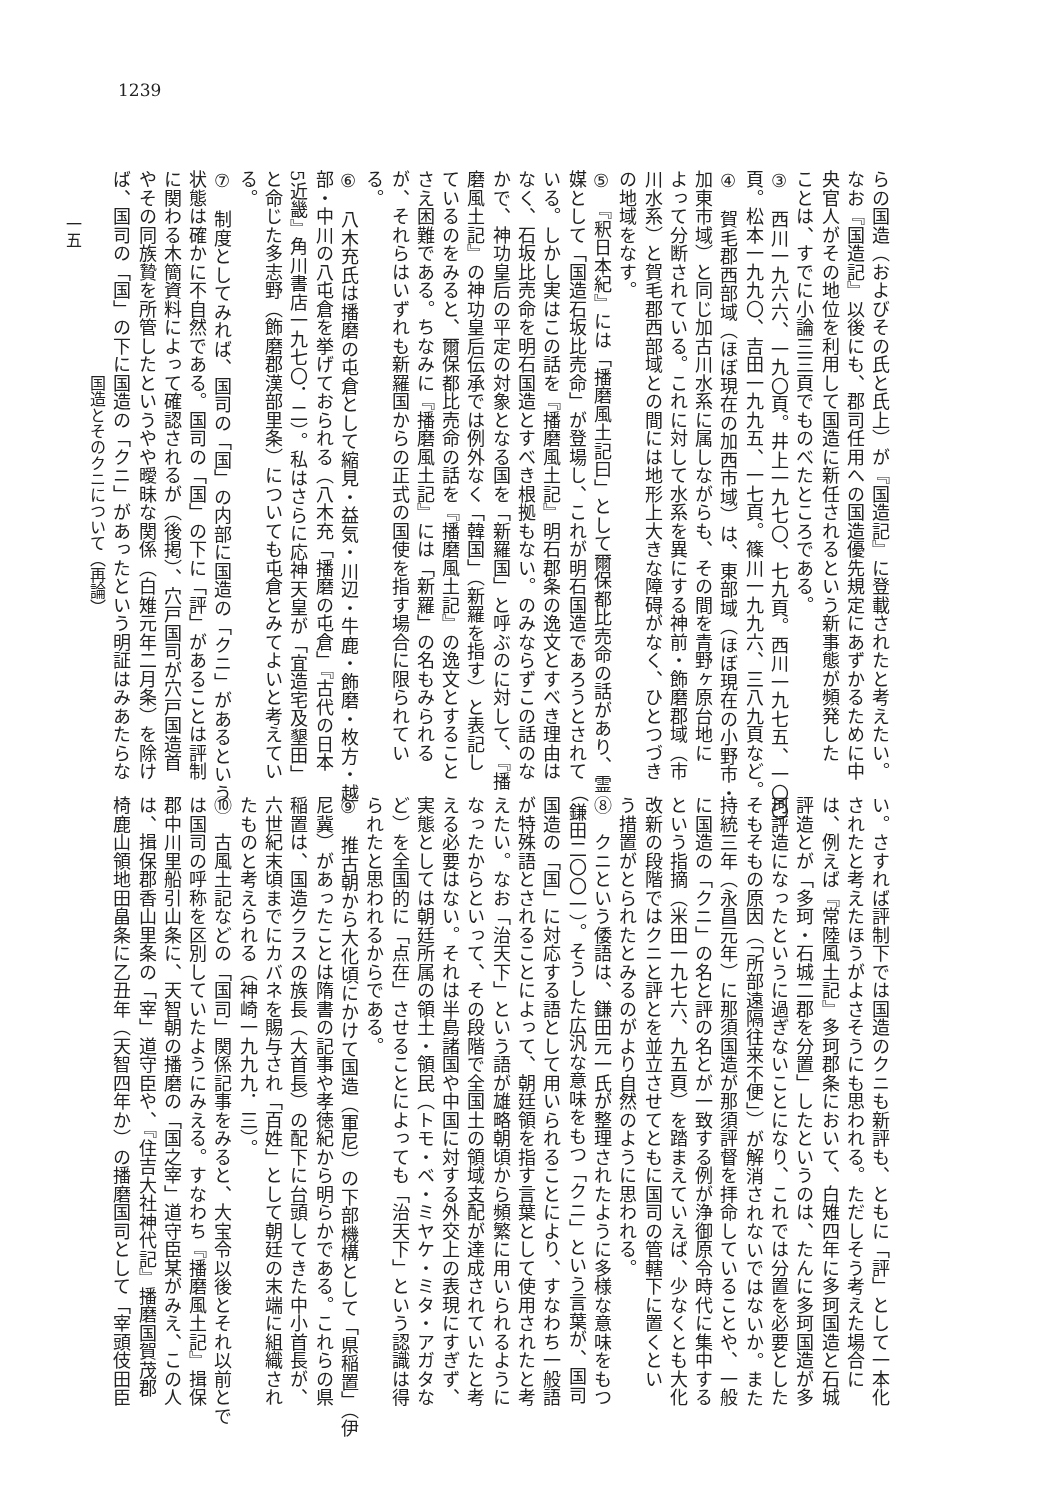1239
らの国造（およびその氏と氏上）が『国造記』に登載されたと考えたい。
なお『国造記』以後にも、郡司任用への国造優先規定にあずかるために中
央官人がその地位を利用して国造に新任されるという新事態が頻発した
ことは、すでに小論三三頁でものべたところである。
③　西川一九六六、一九〇頁。井上一九七〇、七九頁。西川一九七五、一〇〇
頁。松本一九九〇、吉田一九九五、一七頁。篠川一九九六、三八九頁など。
④　賀毛郡西部域（ほぼ現在の加西市域）は、東部域（ほぼ現在の小野市・
加東市域）と同じ加古川水系に属しながらも、その間を青野ヶ原台地に
よって分断されている。これに対して水系を異にする神前・飾磨郡域（市
川水系）と賀毛郡西部域との間には地形上大きな障碍がなく、ひとつづき
の地域をなす。
⑤　『釈日本紀』には「播磨風土記曰」として爾保都比売命の話があり、霊
媒として「国造石坂比売命」が登場し、これが明石国造であろうとされて
いる。しかし実はこの話を『播磨風土記』明石郡条の逸文とすべき理由は
なく、石坂比売命を明石国造とすべき根拠もない。のみならずこの話のな
かで、神功皇后の平定の対象となる国を「新羅国」と呼ぶのに対して、『播
磨風土記』の神功皇后伝承では例外なく「韓国」（新羅を指す）と表記し
ているのをみると、爾保都比売命の話を『播磨風土記』の逸文とすること
さえ困難である。ちなみに『播磨風土記』には「新羅」の名もみられる
が、それらはいずれも新羅国からの正式の国使を指す場合に限られてい
る。
⑥　八木充氏は播磨の屯倉として縮見・益気・川辺・牛鹿・飾磨・枚方・越
部・中川の八屯倉を挙げておられる（八木充「播磨の屯倉」『古代の日本
5近畿』角川書店一九七〇．二）。私はさらに応神天皇が「宜造宅及墾田」
と命じた多志野（飾磨郡漢部里条）についても屯倉とみてよいと考えてい
る。
⑦　制度としてみれば、国司の「国」の内部に国造の「クニ」があるという
状態は確かに不自然である。国司の「国」の下に「評」があることは評制
に関わる木簡資料によって確認されるが（後掲）、穴戸国司が穴戸国造首
やその同族贄を所管したというやや曖昧な関係（白雉元年二月条）を除け
ば、国司の「国」の下に国造の「クニ」があったという明証はみあたらな
い。さすれば評制下では国造のクニも新評も、ともに「評」として一本化
されたと考えたほうがよさそうにも思われる。ただしそう考えた場合に
は、例えば『常陸風土記』多珂郡条において、白雉四年に多珂国造と石城
評造とが「多珂・石城二郡を分置」したというのは、たんに多珂国造が多
珂評造になったというに過ぎないことになり、これでは分置を必要とした
そもそもの原因（「所部遠隔往来不便」）が解消されないではないか。また
持統三年（永昌元年）に那須国造が那須評督を拝命していることや、一般
に国造の「クニ」の名と評の名とが一致する例が浄御原令時代に集中する
という指摘（米田一九七六、九五頁）を踏まえていえば、少なくとも大化
改新の段階ではクニと評とを並立させてともに国司の管轄下に置くとい
う措置がとられたとみるのがより自然のように思われる。
⑧　クニという倭語は、鎌田元一氏が整理されたように多様な意味をもつ
（鎌田二〇〇一）。そうした広汎な意味をもつ「クニ」という言葉が、国司
国造の「国」に対応する語として用いられることにより、すなわち一般語
が特殊語とされることによって、朝廷領を指す言葉として使用されたと考
えたい。なお「治天下」という語が雄略朝頃から頻繁に用いられるように
なったからといって、その段階で全国土の領域支配が達成されていたと考
える必要はない。それは半島諸国や中国に対する外交上の表現にすぎず、
実態としては朝廷所属の領土・領民（トモ・ベ・ミヤケ・ミタ・アガタな
ど）を全国的に「点在」させることによっても「治天下」という認識は得
られたと思われるからである。
⑨　推古朝から大化頃にかけて国造（軍尼）の下部機構として「県稲置」（伊
尼冀）があったことは隋書の記事や孝徳紀から明らかである。これらの県
稲置は、国造クラスの族長（大首長）の配下に台頭してきた中小首長が、
六世紀末頃までにカバネを賜与され「百姓」として朝廷の末端に組織され
たものと考えられる（神崎一九九九．三）。
⑩　古風土記などの「国司」関係記事をみると、大宝令以後とそれ以前とで
は国司の呼称を区別していたようにみえる。すなわち『播磨風土記』揖保
郡中川里船引山条に、天智朝の播磨の「国之宰」道守臣某がみえ、この人
は、揖保郡香山里条の「宰」道守臣や、『住吉大社神代記』播磨国賀茂郡
椅鹿山領地田畠条に乙丑年（天智四年か）の播磨国司として「宰頭伎田臣
国造とそのクニについて（再論）
一五